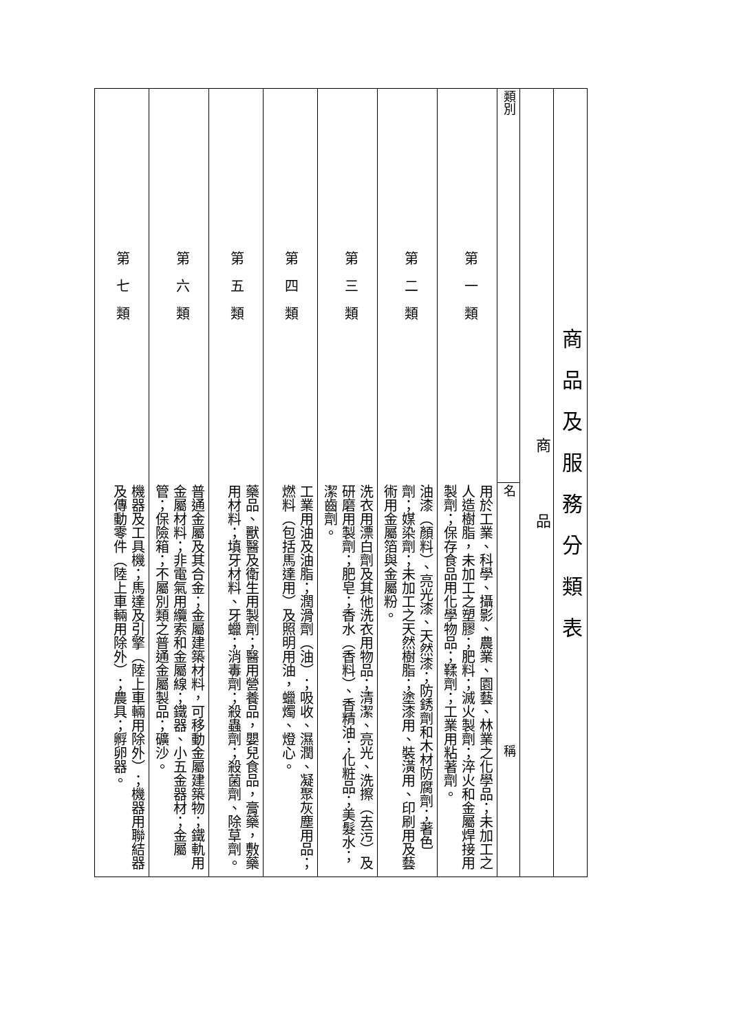| 商 品 及 服 務 分 類 表 | |
| 商 品 | |
| 類別 | 名 稱 |
| 第 一 類 | 用於工業、科學、攝影、農業、園藝、林業之化學品；未加工之人造樹脂，未加工之塑膠；肥料；滅火製劑；淬火和金屬焊接用製劑；保存食品用化學物品；鞣劑；工業用粘著劑。 |
| 第 二 類 | 油漆（顏料）、亮光漆、天然漆；防銹劑和木材防腐劑；著色劑；媒染劑；未加工之天然樹脂；塗漆用、裝潢用、印刷用及藝術用金屬箔與金屬粉。 |
| 第 三 類 | 洗衣用漂白劑及其他洗衣用物品；清潔、亮光、洗擦（去污）及研磨用製劑；肥皂；香水（香料）、香精油；化粧品；美髮水；潔齒劑。 |
| 第 四 類 | 工業用油及油脂；潤滑劑（油）；吸收、濕潤、凝聚灰塵用品；燃料（包括馬達用）及照明用油，蠟燭、燈心。 |
| 第 五 類 | 藥品、獸醫及衛生用製劑；醫用營養品，嬰兒食品，膏藥，敷藥用材料；填牙材料、牙蠟；消毒劑；殺蟲劑；殺菌劑、除草劑。 |
| 第 六 類 | 普通金屬及其合金；金屬建築材料，可移動金屬建築物；鐵軌用金屬材料；非電氣用纜索和金屬線；鐵器、小五金器材；金屬管；保險箱；不屬別類之普通金屬製品；礦沙。 |
| 第 七 類 | 機器及工具機；馬達及引擎（陸上車輛用除外）；機器用聯結器及傳動零件（陸上車輛用除外）；農具；孵卵器。 |